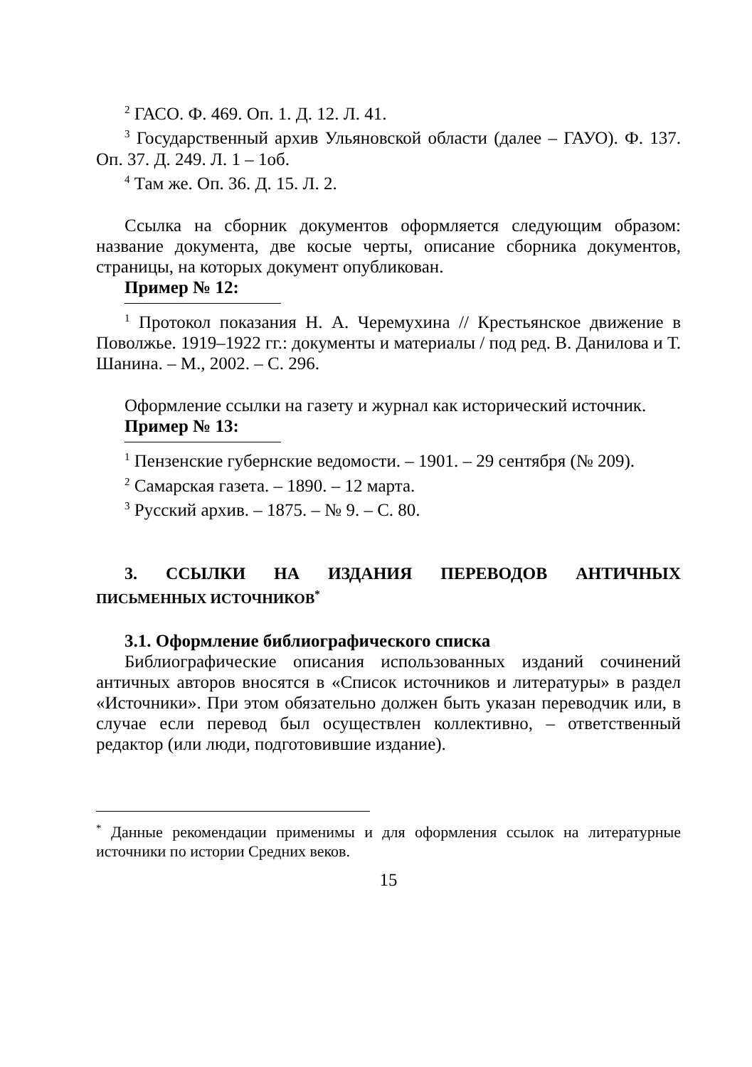<sup>2</sup> ГАСО. Ф. 469. Оп. 1. Д. 12. Л. 41.
<sup>3</sup> Государственный архив Ульяновской области (далее – ГАУО). Ф. 137. Оп. 37. Д. 249. Л. 1 – 1об.
<sup>4</sup> Там же. Оп. 36. Д. 15. Л. 2.
Ссылка на сборник документов оформляется следующим образом: название документа, две косые черты, описание сборника документов, страницы, на которых документ опубликован.
Пример № 12:
<sup>1</sup> Протокол показания Н. А. Черемухина // Крестьянское движение в Поволжье. 1919–1922 гг.: документы и материалы / под ред. В. Данилова и Т. Шанина. – М., 2002. – С. 296.
Оформление ссылки на газету и журнал как исторический источник.
Пример № 13:
<sup>1</sup> Пензенские губернские ведомости. – 1901. – 29 сентября (№ 209).
<sup>2</sup> Самарская газета. – 1890. – 12 марта.
<sup>3</sup> Русский архив. – 1875. – № 9. – С. 80.
3. ССЫЛКИ НА ИЗДАНИЯ ПЕРЕВОДОВ АНТИЧНЫХ
ПИСЬМЕННЫХ ИСТОЧНИКОВ<sup>*</sup>
3.1. Оформление библиографического списка
Библиографические описания использованных изданий сочинений античных авторов вносятся в «Список источников и литературы» в раздел «Источники». При этом обязательно должен быть указан переводчик или, в случае если перевод был осуществлен коллективно, – ответственный редактор (или люди, подготовившие издание).
<sup>*</sup> Данные рекомендации применимы и для оформления ссылок на литературные источники по истории Средних веков.
15